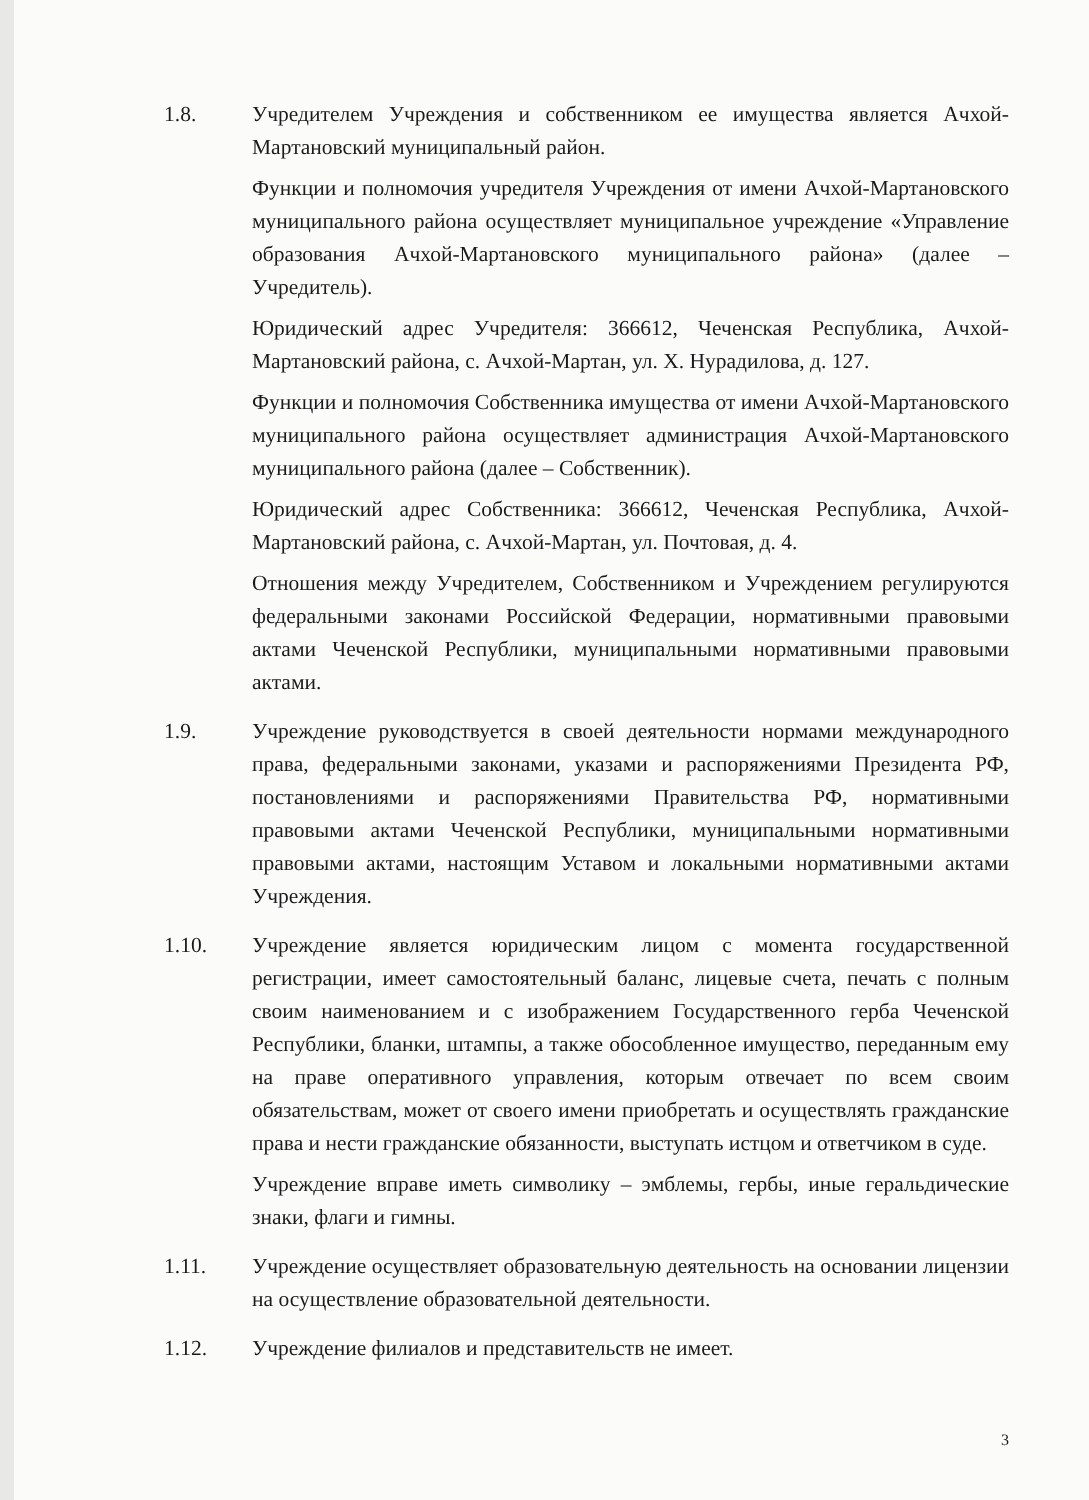1.8. Учредителем Учреждения и собственником ее имущества является Ачхой-Мартановский муниципальный район.
Функции и полномочия учредителя Учреждения от имени Ачхой-Мартановского муниципального района осуществляет муниципальное учреждение «Управление образования Ачхой-Мартановского муниципального района» (далее – Учредитель).
Юридический адрес Учредителя: 366612, Чеченская Республика, Ачхой-Мартановский района, с. Ачхой-Мартан, ул. Х. Нурадилова, д. 127.
Функции и полномочия Собственника имущества от имени Ачхой-Мартановского муниципального района осуществляет администрация Ачхой-Мартановского муниципального района (далее – Собственник).
Юридический адрес Собственника: 366612, Чеченская Республика, Ачхой-Мартановский района, с. Ачхой-Мартан, ул. Почтовая, д. 4.
Отношения между Учредителем, Собственником и Учреждением регулируются федеральными законами Российской Федерации, нормативными правовыми актами Чеченской Республики, муниципальными нормативными правовыми актами.
1.9. Учреждение руководствуется в своей деятельности нормами международного права, федеральными законами, указами и распоряжениями Президента РФ, постановлениями и распоряжениями Правительства РФ, нормативными правовыми актами Чеченской Республики, муниципальными нормативными правовыми актами, настоящим Уставом и локальными нормативными актами Учреждения.
1.10. Учреждение является юридическим лицом с момента государственной регистрации, имеет самостоятельный баланс, лицевые счета, печать с полным своим наименованием и с изображением Государственного герба Чеченской Республики, бланки, штампы, а также обособленное имущество, переданным ему на праве оперативного управления, которым отвечает по всем своим обязательствам, может от своего имени приобретать и осуществлять гражданские права и нести гражданские обязанности, выступать истцом и ответчиком в суде.
Учреждение вправе иметь символику – эмблемы, гербы, иные геральдические знаки, флаги и гимны.
1.11. Учреждение осуществляет образовательную деятельность на основании лицензии на осуществление образовательной деятельности.
1.12. Учреждение филиалов и представительств не имеет.
3